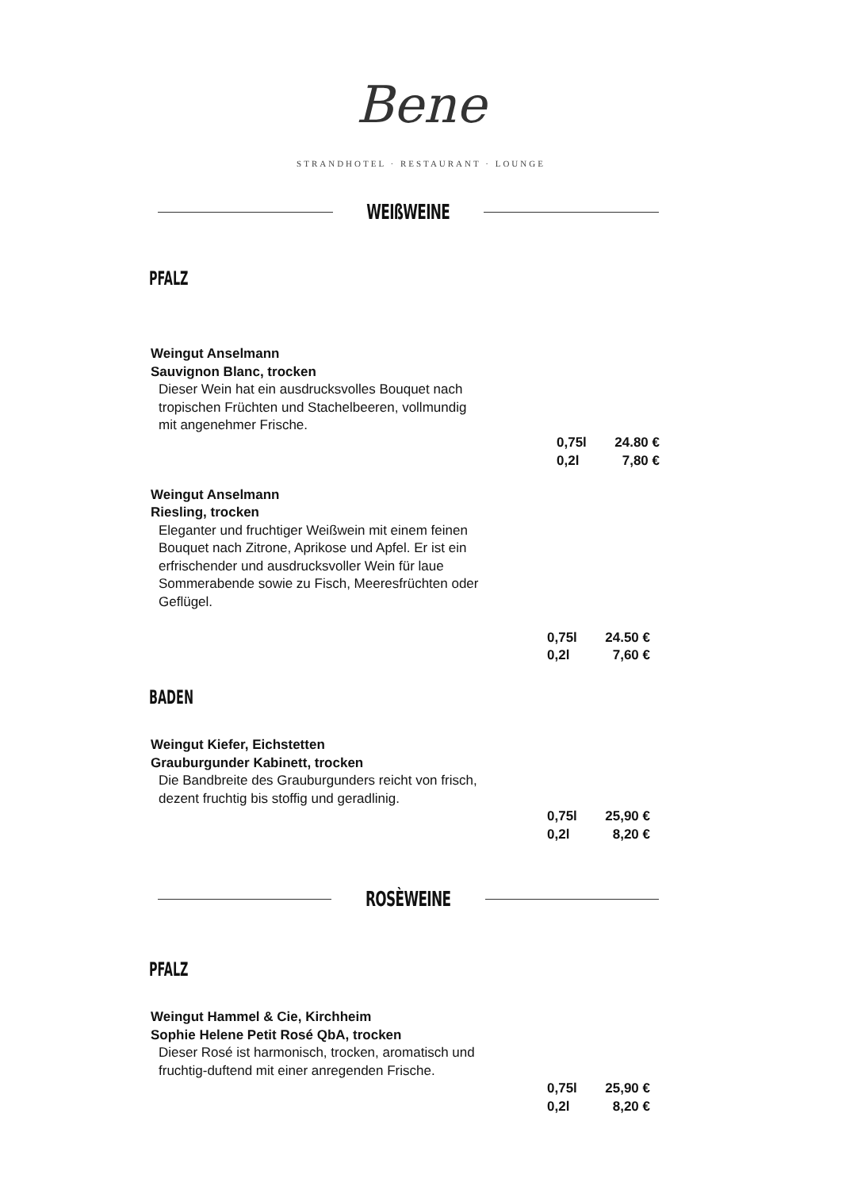Bene
STRANDHOTEL · RESTAURANT · LOUNGE
WEIßWEINE
PFALZ
Weingut Anselmann
Sauvignon Blanc, trocken
Dieser Wein hat ein ausdrucksvolles Bouquet nach tropischen Früchten und Stachelbeeren, vollmundig mit angenehmer Frische.
0,75l 24.80 €
0,2l 7,80 €
Weingut Anselmann
Riesling, trocken
Eleganter und fruchtiger Weißwein mit einem feinen Bouquet nach Zitrone, Aprikose und Apfel. Er ist ein erfrischender und ausdrucksvoller Wein für laue Sommerabende sowie zu Fisch, Meeresfrüchten oder Geflügel.
0,75l 24.50 €
0,2l 7,60 €
BADEN
Weingut Kiefer, Eichstetten
Grauburgunder Kabinett, trocken
Die Bandbreite des Grauburgunders reicht von frisch, dezent fruchtig bis stoffig und geradlinig.
0,75l 25,90 €
0,2l 8,20 €
ROSÈWEINE
PFALZ
Weingut Hammel & Cie, Kirchheim
Sophie Helene Petit Rosé QbA, trocken
Dieser Rosé ist harmonisch, trocken, aromatisch und fruchtig-duftend mit einer anregenden Frische.
0,75l 25,90 €
0,2l 8,20 €